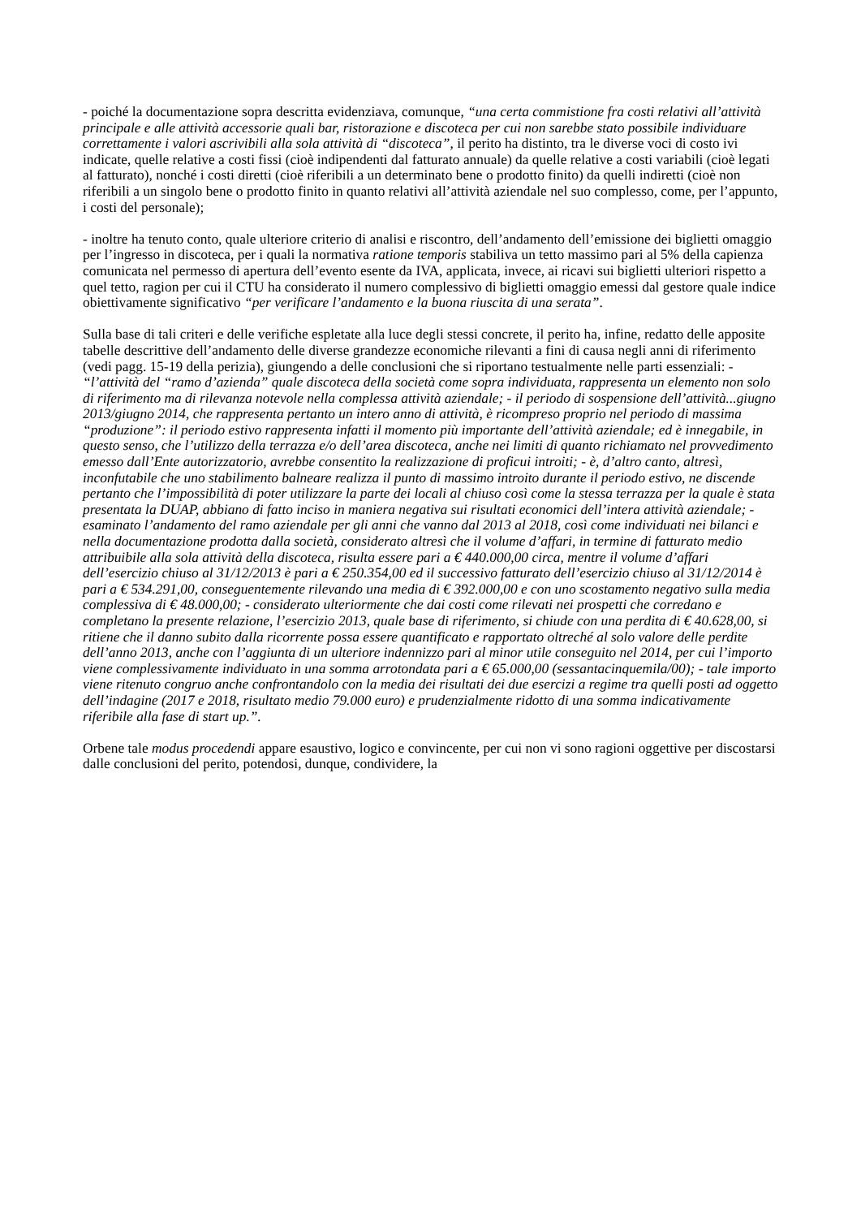- poiché la documentazione sopra descritta evidenziava, comunque, “una certa commistione fra costi relativi all’attività principale e alle attività accessorie quali bar, ristorazione e discoteca per cui non sarebbe stato possibile individuare correttamente i valori ascrivibili alla sola attività di “discoteca”, il perito ha distinto, tra le diverse voci di costo ivi indicate, quelle relative a costi fissi (cioè indipendenti dal fatturato annuale) da quelle relative a costi variabili (cioè legati al fatturato), nonché i costi diretti (cioè riferibili a un determinato bene o prodotto finito) da quelli indiretti (cioè non riferibili a un singolo bene o prodotto finito in quanto relativi all’attività aziendale nel suo complesso, come, per l’appunto, i costi del personale);
- inoltre ha tenuto conto, quale ulteriore criterio di analisi e riscontro, dell’andamento dell’emissione dei biglietti omaggio per l’ingresso in discoteca, per i quali la normativa ratione temporis stabiliva un tetto massimo pari al 5% della capienza comunicata nel permesso di apertura dell’evento esente da IVA, applicata, invece, ai ricavi sui biglietti ulteriori rispetto a quel tetto, ragion per cui il CTU ha considerato il numero complessivo di biglietti omaggio emessi dal gestore quale indice obiettivamente significativo “per verificare l’andamento e la buona riuscita di una serata”.
Sulla base di tali criteri e delle verifiche espletate alla luce degli stessi concrete, il perito ha, infine, redatto delle apposite tabelle descrittive dell’andamento delle diverse grandezze economiche rilevanti a fini di causa negli anni di riferimento (vedi pagg. 15-19 della perizia), giungendo a delle conclusioni che si riportano testualmente nelle parti essenziali: - “l’attività del “ramo d’azienda” quale discoteca della società come sopra individuata, rappresenta un elemento non solo di riferimento ma di rilevanza notevole nella complessa attività aziendale; - il periodo di sospensione dell’attività...giugno 2013/giugno 2014, che rappresenta pertanto un intero anno di attività, è ricompreso proprio nel periodo di massima “produzione”: il periodo estivo rappresenta infatti il momento più importante dell’attività aziendale; ed è innegabile, in questo senso, che l’utilizzo della terrazza e/o dell’area discoteca, anche nei limiti di quanto richiamato nel provvedimento emesso dall’Ente autorizzatorio, avrebbe consentito la realizzazione di proficui introiti; - è, d’altro canto, altresì, inconfutabile che uno stabilimento balneare realizza il punto di massimo introito durante il periodo estivo, ne discende pertanto che l’impossibilità di poter utilizzare la parte dei locali al chiuso così come la stessa terrazza per la quale è stata presentata la DUAP, abbiano di fatto inciso in maniera negativa sui risultati economici dell’intera attività aziendale; - esaminato l’andamento del ramo aziendale per gli anni che vanno dal 2013 al 2018, così come individuati nei bilanci e nella documentazione prodotta dalla società, considerato altresì che il volume d’affari, in termine di fatturato medio attribuibile alla sola attività della discoteca, risulta essere pari a € 440.000,00 circa, mentre il volume d’affari dell’esercizio chiuso al 31/12/2013 è pari a € 250.354,00 ed il successivo fatturato dell’esercizio chiuso al 31/12/2014 è pari a € 534.291,00, conseguentemente rilevando una media di € 392.000,00 e con uno scostamento negativo sulla media complessiva di € 48.000,00; - considerato ulteriormente che dai costi come rilevati nei prospetti che corredano e completano la presente relazione, l’esercizio 2013, quale base di riferimento, si chiude con una perdita di € 40.628,00, si ritiene che il danno subito dalla ricorrente possa essere quantificato e rapportato oltreché al solo valore delle perdite dell’anno 2013, anche con l’aggiunta di un ulteriore indennizzo pari al minor utile conseguito nel 2014, per cui l’importo viene complessivamente individuato in una somma arrotondata pari a € 65.000,00 (sessantacinquemila/00); - tale importo viene ritenuto congruo anche confrontandolo con la media dei risultati dei due esercizi a regime tra quelli posti ad oggetto dell’indagine (2017 e 2018, risultato medio 79.000 euro) e prudenzialmente ridotto di una somma indicativamente riferibile alla fase di start up.”.
Orbene tale modus procedendi appare esaustivo, logico e convincente, per cui non vi sono ragioni oggettive per discostarsi dalle conclusioni del perito, potendosi, dunque, condividere, la